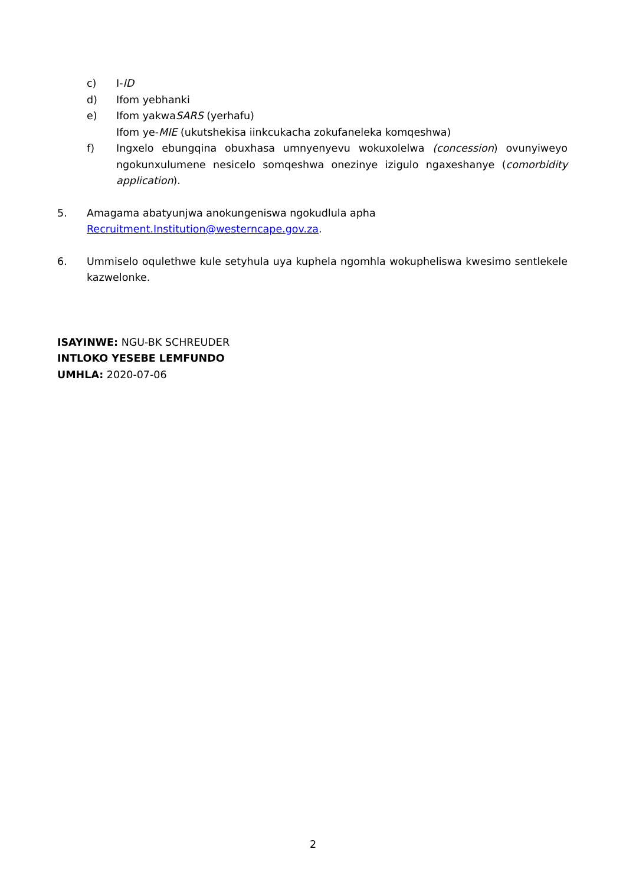c) I-ID
d) Ifom yebhanki
e) Ifom yakwaSARS (yerhafu)
Ifom ye-MIE (ukutshekisa iinkcukacha zokufaneleka komqeshwa)
f) Ingxelo ebungqina obuxhasa umnyenyevu wokuxolelwa (concession) ovunyiweyo ngokunxulumene nesicelo somqeshwa onezinye izigulo ngaxeshanye (comorbidity application).
5. Amagama abatyunjwa anokungeniswa ngokudlula apha
Recruitment.Institution@westerncape.gov.za.
6. Ummiselo oqulethwe kule setyhula uya kuphela ngomhla wokupheliswa kwesimo sentlekele kazwelonke.
ISAYINWE: NGU-BK SCHREUDER
INTLOKO YESEBE LEMFUNDO
UMHLA: 2020-07-06
2